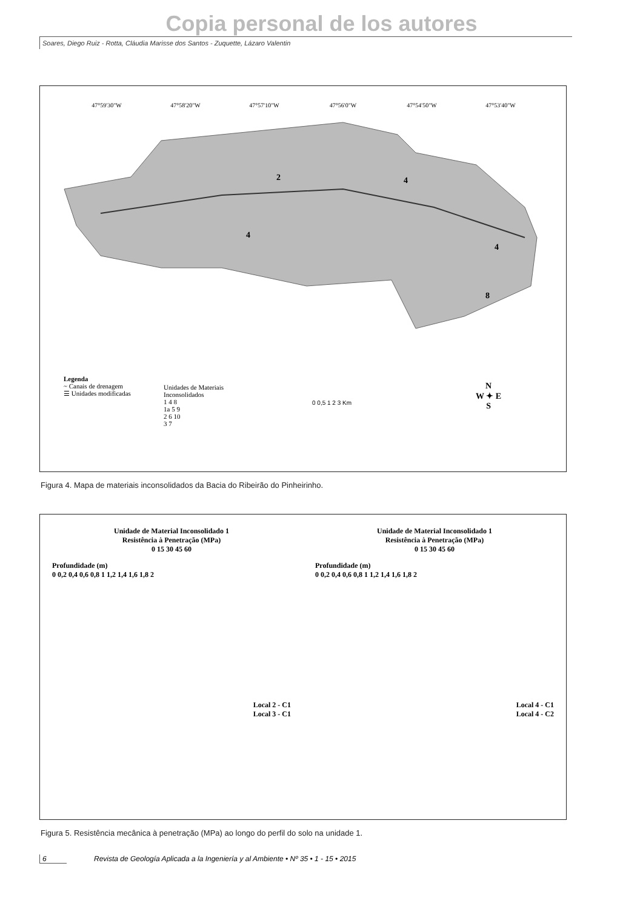Copia personal de los autores
Soares, Diego Ruiz - Rotta, Cláudia Marisse dos Santos - Zuquette, Lázaro Valentin
47°59'30"W
47°58'20"W
47°57'10"W
47°56'0"W
47°54'50"W
47°53'40"W
2
4
4
4
8
Legenda
~ Canais de drenagem
☰ Unidades modificadas
Unidades de Materiais
Inconsolidados
1 4 8
1a 5 9
2 6 10
3 7
0 0,5 1 2 3 Km
N
W ✦ E
S
Figura 4. Mapa de materiais inconsolidados da Bacia do Ribeirão do Pinheirinho.
Unidade de Material Inconsolidado 1
Resistência à Penetração (MPa)
0 15 30 45 60
Profundidade (m)
0 0,2 0,4 0,6 0,8 1 1,2 1,4 1,6 1,8 2
Local 2 - C1
Local 3 - C1
Unidade de Material Inconsolidado 1
Resistência à Penetração (MPa)
0 15 30 45 60
Profundidade (m)
0 0,2 0,4 0,6 0,8 1 1,2 1,4 1,6 1,8 2
Local 4 - C1
Local 4 - C2
Figura 5. Resistência mecânica à penetração (MPa) ao longo do perfil do solo na unidade 1.
6 Revista de Geología Aplicada a la Ingeniería y al Ambiente • Nº 35 • 1 - 15 • 2015